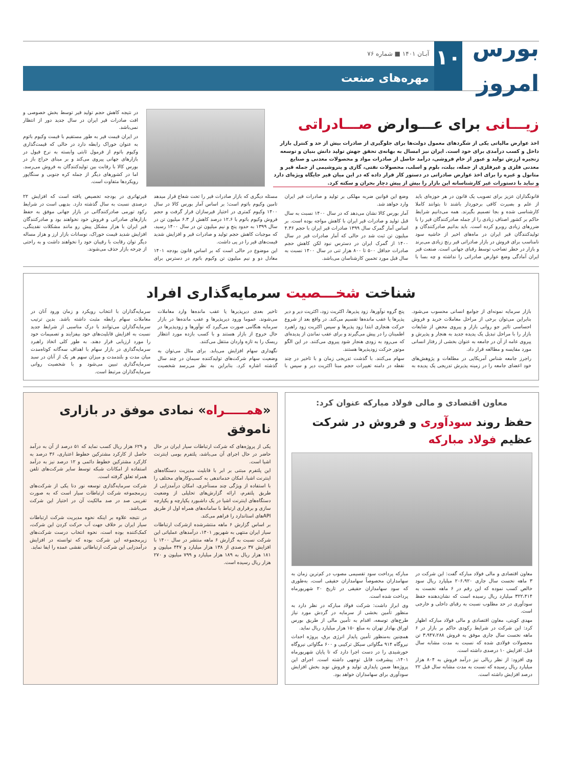بورس امروز
۱۰
آبـان ۱۴۰۱ ■ شماره ۷۶
مهره‌های صنعت
زیـــانی برای عـــوارض صـــادراتی
اخذ عوارض مالیاتی یکی از شگردهای معمول دولت‌ها برای جلوگیری از صادرات بیش از حد و کنترل بازار داخل و کسب درآمدی برای خود است. ایران نیز امسال به بهانه‌ی تحقق جهش تولید دانش بنیان و توسعه زنجیره ارزش تولید و عبور از خام فروشی، درآمد حاصل از صادرات مواد و محصولات معدنی و صنایع معدنی فلزی و غیرفلزی از جمله، بیلت، بلوم و اسلب، محصولات نفتی، گازی و پتروشیمی از جمله قیر و متانول و غیره را برای اخذ عوارض صادراتی در دستور کار قرار داده که در این میان قیر جایگاه ویژه‌ای دارد و نباید با دستورات غیر کارشناسانه این بازار را بیش از پیش دچار بحران و سکته کرد.
در نتیجه کاهش حجم تولید قیر توسط بخش خصوصی و افت صادرات قیر ایران در سال جدید دور از انتظار نمی‌باشد.
در ایران قیمت قیر به طور مستقیم با قیمت وکیوم باتوم به عنوان خوراک رابطه دارد در حالی که قیمت‌گذاری وکیوم باتوم از فرمول ثابتی وابسته به نرخ فیول در بازارهای جهانی پیروی می‌کند و بر مبنای حراج باز در بورس کالا با رقابت بین تولیدکنندگان به فروش می‌رسد. اما در کشورهای دیگر از جمله کره جنوبی و سنگاپور رویکردها متفاوت است.
قانونگذاران عزیز برای تصویب یک قانون در هر حوزه‌ای باید از علم و بصیرت کافی برخوردار باشند تا بتوانند کاملا کارشناسی شده و بجا تصمیم بگیرند. همه می‌دانیم شرایط حاکم بر کشور اصناف زیادی را از جمله صادرکنندگان قیر را با ضررهای زیادی روبرو کرده است. باید بدانیم صادرکنندگان و تولیدکنندگان قیر ایران در ماه‌های اخیر از حاشیه سود نامناسب برای فروش در بازار صادراتی قیر رنج زیادی می‌برند و بازار در خطر تصاحب توسط رقبای جهانی است. صنعت قیر ایران آمادگی وضع عوارض صادراتی را نداشته و چه بسا با وضع این قوانین ضربه مهلکی بر تولید و صادرات قیر ایران وارد خواهد شد.
آمار بورس کالا نشان می‌دهد که در سال ۱۴۰۰ نسبت به سال قبل تولید و صادرات قیر ایران با کاهش مواجه بوده است. بر اساس آمار گمرک سال ۱۳۹۹ صادرات قیر ایران با حجم ۴.۳۶ میلیون تن ثبت شد در حالی که آمار صادرات قیر در سال ۱۴۰۰ از گمرک ایران در دسترس نبود لکن کاهش حجم صادرات حداقل ۵۰۰ تا ۸۰۰ هزار تنی در سال ۱۴۰۰ نسبت به سال قبل مورد تخمین کارشناسان می‌باشد.
مسئله دیگری که بازار صادرات قیر را تحت شعاع قرار میدهد تامین وکیوم باتوم است؛ بر اساس آمار بورس کالا در سال ۱۴۰۰ وکیوم کمتری در اختیار قیرسازان قرار گرفت و حجم فروش وکیوم باتوم با ۱۲.۶ درصد کاهش از ۶.۳ میلیون تن در سال ۱۳۹۹ به حدود پنج و نیم میلیون تن در سال ۱۴۰۰ رسید، که موجبات کاهش حجم تولید و صادرات قیر و افزایش شدید قیمت‌های قیر را در پی داشت.
این موضوع در حالی است که بر اساس قانون بودجه ۱۴۰۱ معادل دو و نیم میلیون تن وکیوم باتوم در دسترس برای قیرتهاتری در بودجه تخصیص یافته است که افزایش ۲۲ درصدی نسبت به سال گذشته دارد. بدیهی است در شرایط رکود تورمی صادرکنندگانی در بازار جهانی موفق به حفظ بازارهای صادراتی و فروش خود نخواهند بود و صادرکنندگان قیر ایران با هزار مشکل پیش رو مانند مشکلات نقدینگی، افزایش شدید قیمت خوراک، نوسانات بازار ارز و هزار مساله دیگر توان رقابت با رقیبان خود را نخواهند داشت و به راحتی از چرخه بازار حذف می‌شوند.
شناخت شخـــصیت سرمایه‌گذاری افراد
بازار سرمایه نمونه‌ای از جوامع انسانی محسوب می‌شود. بنابراین می‌توان برخی از مراحل معاملات خرید و فروش احساسی تاثیر جو روانی بازار و پیروی محض از شایعات بازار را با مراحل تبدیل یک پدیده جدید به هنجار و پذیرش و پیروی عامه از آن در جامعه به عنوان بخشی از رفتار انسانی مورد مقایسه و مطالعه قرار داد.
راجرز جامعه شناس آمریکایی در مطلعات و پژوهش‌های خود اعضای جامعه را در زمینه پذیرش تدریجی یک پدیده به پنج گروه نوآورها، زود پذیرها، اکثریت زود، اکثریت دیر و دیر پذیرها یا عقب مانده‌ها تقسیم می‌کند. در واقع بعد از شروع حرکت هنجاری ابتدا زود پذیرها و سپس اکثریت زود راهبرد اطمینان را در پیش می‌گیرند و برای عقب نماندن از پدیده‌ای که می‌رود به زودی هنجار شود پیروی می‌کنند. در این الگو موتور حرکت زودپذیرها هستند.
سهام می‌کنند. با گذشت تدریجی زمان و با تاخیر در چند نقطه در دامنه تغییرات حجم مبنا اکثریت دیر و سپس با تاخیر بعدی دیرپذیرها یا عقب مانده‌ها وارد معاملات می‌شوند. عموما ورود دیرپذیرها و عقب مانده‌ها در بازار سرمایه هنگامی صورت می‌گیرد که نوآورها و زودپذیرها در حال خروج از بازار هستند و با کسب بازده مورد انتظار ریسک را به تازه واردان منتقل می‌کنند.
نگهداری سهام افزایش می‌یابد. برای مثال می‌توان به وضعیت سهام شرکت‌های تولیدکننده سیمان در چند سال گذشته اشاره کرد. بنابراین به نظر می‌رسد شخصیت سرمایه‌گذاران با انتخاب رویکرد و زمان ورود آنان در معاملات سهام رابطه مثبت داشته باشد. بدین ترتیب سرمایه‌گذاران می‌توانند با درک مناسبی از شرایط جدید نسبت به افزایش قابلیت‌های خود بیفزایند و تصمیمات خود را مورد ارزیابی قرار دهند. به طور کلی اتخاذ راهبرد سرمایه‌گذاری در بازار سهام با اهداف سه‌گانه کوتاه‌مدت میان مدت و بلندمدت و میزان سهم هر یک از آنان در سبد سرمایه‌گذاری تبیین می‌شود و با شخصیت روانی سرمایه‌گذاران مرتبط است.
معاون اقتصادی و مالی فولاد مبارکه عنوان کرد:
حفظ روند سودآوری و فروش در شرکت عظیم فولاد مبارکه
معاون اقتصادی و مالی فولاد مبارکه گفت: این شرکت در ۳ ماهه نخست سال جاری ۲۰۶،۹۲۰ میلیارد ریال سود خالص کسب نموده که این رقم در ۶ ماهه نخست به ۳۲۲،۴۱۴ میلیارد ریال رسیده است که نشان‌دهنده حفظ سودآوری در حد مطلوب نسبت به رقبای داخلی و خارجی است.
مهدی کویتی، معاون اقتصادی و مالی فولاد مبارکه اظهار کرد: این شرکت در شرایط رکودی حاکم بر بازار در ۶ ماهه نخست سال جاری موفق به فروش ۳،۹۴۷،۲۸۸ تن محصولات فولادی شده که نسبت به مدت مشابه سال قبل، افزایش ۱۰ درصدی داشته است.
وی افزود: از نظر ریالی نیز درآمد فروش به ۸۰۴ هزار میلیارد ریال رسیده که نسبت به مدت مشابه سال قبل ۲۲ درصد افزایش داشته است.
مبارکه پرداخت سود تقسیمی مصوب در کم‌ترین زمان به سهامداران مخصوصاً سهامداران حقیقی است، به‌طوری که سود سهامداران حقیقی در تاریخ ۲۰ شهریورماه پرداخت شده است.
وی ابراز داشت: شرکت فولاد مبارکه در نظر دارد به منظور تأمین بخشی از سرمایه در گردش مورد نیاز طرح‌های توسعه، اقدام به تأمین مالی از طریق بورس اوراق بهادار تهران به مبلغ ۱۵۰ هزار میلیارد ریال نماید.
همچنین به‌منظور تأمین پایدار انرژی برق، پروژه احداث نیروگاه ۹۱۴ مگاواتی سیکل ترکیبی و ۶۰۰ مگاواتی نیروگاه خورشیدی را در دست اجرا دارد که تا پایان شهریورماه ۱۴۰۱، پیشرفت قابل توجهی داشته است. اجرای این پروژه‌ها ضمن پایداری تولید و فروش نوید بخش افزایش سودآوری برای سهامداران خواهد بود.
«همـــــراه» نمادی موفق در بازاری ناموفق
یکی از پروژه‌های که شرکت ارتباطات سیار ایران در حال حاضر در حال اجرای آن می‌باشد، پلتفرم بومی اینترنت اشیا است.
این پلتفرم مبتنی بر ابر با قابلیت مدیریت دستگاه‌های اینترنت اشیا، امکان خدماتدهی به کسب‌وکارهای مختلف را با استفاده از ویژگی چند مستأجری، امکان درآمدزایی از طریق پلتفرم، ارائه گزارش‌های تحلیلی از وضعیت دستگاه‌های اینترنت اشیا در یک داشبورد یکپارچه و یکپارچه سازی و برقراری ارتباط با سامانه‌های همراه اول از طریق APIهای استاندارد را فراهم می‌کند.
بر اساس گزارش ۶ ماهه منتشرشده ازشرکت ارتباطات سیار ایران منتهی به شهریور ۱۴۰۱، درآمدهای عملیاتی این شرکت نسبت به گزارش ۶ ماهه منتشر در سال ۱۴۰۰ با افزایش ۳۷ درصدی از ۱۳۸ هزار میلیارد و ۴۴۷ میلیون و ۱۸۱ هزار ریال به ۱۸۹ هزار میلیارد و ۷۹۹ میلیون و ۲۷۰ هزار ریال رسیده است.
و ۶۲۹ هزار ریال کسب نماید که ۵۱ درصد از آن به درآمد حاصل از کارکرد مشترکین خطوط اعتباری، ۳۶ درصد به کارکرد مشترکین خطوط دائمی و ۱۲ درصد نیز به درآمد استفاده از امکانات شبکه توسط سایر شرکت‌های تلفن همراه تعلق گرفته است.
شرکت سرمایه‌گذاری توسعه نور دنا یکی از شرکت‌های زیرمجموعه شرکت ارتباطات سیار است که به صورت تقریبی صد در صد مالکیت آن در اختیار این شرکت می‌باشد.
در نتیجه علاوه بر اینکه نحوه مدیریت شرکت ارتباطات سیار ایران بر خلاف جهت آب حرکت کردن این شرکت، کمک‌کننده بوده است، نحوه انتخاب درست شرکت‌های زیرمجموعه این شرکت بوده که توانسته در افزایش درآمدزایی این شرکت ارتباطاتی نقشی عمده را ایفا نماید.